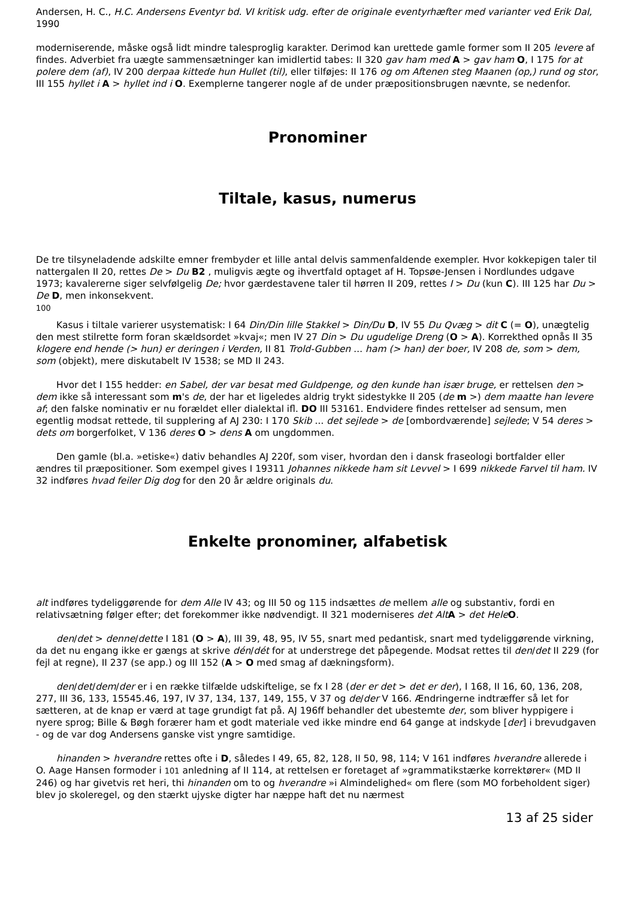Andersen, H. C., H.C. Andersens Eventyr bd. VI kritisk udg. efter de originale eventyrhæfter med varianter ved Erik Dal, 1990
moderniserende, måske også lidt mindre talesproglig karakter. Derimod kan urettede gamle former som II 205 levere af findes. Adverbiet fra uægte sammensætninger kan imidlertid tabes: II 320 gav ham med A > gav ham O, I 175 for at polere dem (af), IV 200 derpaa kittede hun Hullet (til), eller tilføjes: II 176 og om Aftenen steg Maanen (op,) rund og stor, III 155 hyllet i A > hyllet ind i O. Exemplerne tangerer nogle af de under præpositionsbrugen nævnte, se nedenfor.
Pronominer
Tiltale, kasus, numerus
De tre tilsyneladende adskilte emner frembyder et lille antal delvis sammenfaldende exempler. Hvor kokkepigen taler til nattergalen II 20, rettes De > Du B2 , muligvis ægte og ihvertfald optaget af H. Topsøe-Jensen i Nordlundes udgave 1973; kavalererne siger selvfølgelig De; hvor gærdestavene taler til hørren II 209, rettes I > Du (kun C). III 125 har Du > De D, men inkonsekvent.
100
Kasus i tiltale varierer usystematisk: I 64 Din/Din lille Stakkel > Din/Du D, IV 55 Du Qvæg > dit C (= O), unægtelig den mest stilrette form foran skældsordet »kvaj«; men IV 27 Din > Du ugudelige Dreng (O > A). Korrekthed opnås II 35 klogere end hende (> hun) er deringen i Verden, II 81 Trold-Gubben ... ham (> han) der boer, IV 208 de, som > dem, som (objekt), mere diskutabelt IV 1538; se MD II 243.
Hvor det I 155 hedder: en Sabel, der var besat med Guldpenge, og den kunde han især bruge, er rettelsen den > dem ikke så interessant som m's de, der har et ligeledes aldrig trykt sidestykke II 205 (de m >) dem maatte han levere af; den falske nominativ er nu forældet eller dialektal ifl. DO III 53161. Endvidere findes rettelser ad sensum, men egentlig modsat rettede, til supplering af AJ 230: I 170 Skib ... det sejlede > de [ombordværende] sejlede; V 54 deres > dets om borgerfolket, V 136 deres O > dens A om ungdommen.
Den gamle (bl.a. »etiske«) dativ behandles AJ 220f, som viser, hvordan den i dansk fraseologi bortfalder eller ændres til præpositioner. Som exempel gives I 19311 Johannes nikkede ham sit Levvel > I 699 nikkede Farvel til ham. IV 32 indføres hvad feiler Dig dog for den 20 år ældre originals du.
Enkelte pronominer, alfabetisk
alt indføres tydeliggørende for dem Alle IV 43; og III 50 og 115 indsættes de mellem alle og substantiv, fordi en relativsætning følger efter; det forekommer ikke nødvendigt. II 321 moderniseres det Alt A > det Hele O.
den/det > denne/dette I 181 (O > A), III 39, 48, 95, IV 55, snart med pedantisk, snart med tydeliggørende virkning, da det nu engang ikke er gængs at skrive dén/dét for at understrege det påpegende. Modsat rettes til den/det II 229 (for fejl at regne), II 237 (se app.) og III 152 (A > O med smag af dækningsform).
den/det/dem/der er i en række tilfælde udskiftelige, se fx I 28 (der er det > det er der), I 168, II 16, 60, 136, 208, 277, III 36, 133, 15545.46, 197, IV 37, 134, 137, 149, 155, V 37 og de/der V 166. Ændringerne indtræffer så let for sætteren, at de knap er værd at tage grundigt fat på. AJ 196ff behandler det ubestemte der, som bliver hyppigere i nyere sprog; Bille & Bøgh forærer ham et godt materiale ved ikke mindre end 64 gange at indskyde [der] i brevudgaven - og de var dog Andersens ganske vist yngre samtidige.
hinanden > hverandre rettes ofte i D, således I 49, 65, 82, 128, II 50, 98, 114; V 161 indføres hverandre allerede i O. Aage Hansen formoder i 101 anledning af II 114, at rettelsen er foretaget af »grammatikstærke korrektører« (MD II 246) og har givetvis ret heri, thi hinanden om to og hverandre »i Almindelighed« om flere (som MO forbeholdent siger) blev jo skoleregel, og den stærkt ujyske digter har næppe haft det nu nærmest
13 af 25 sider